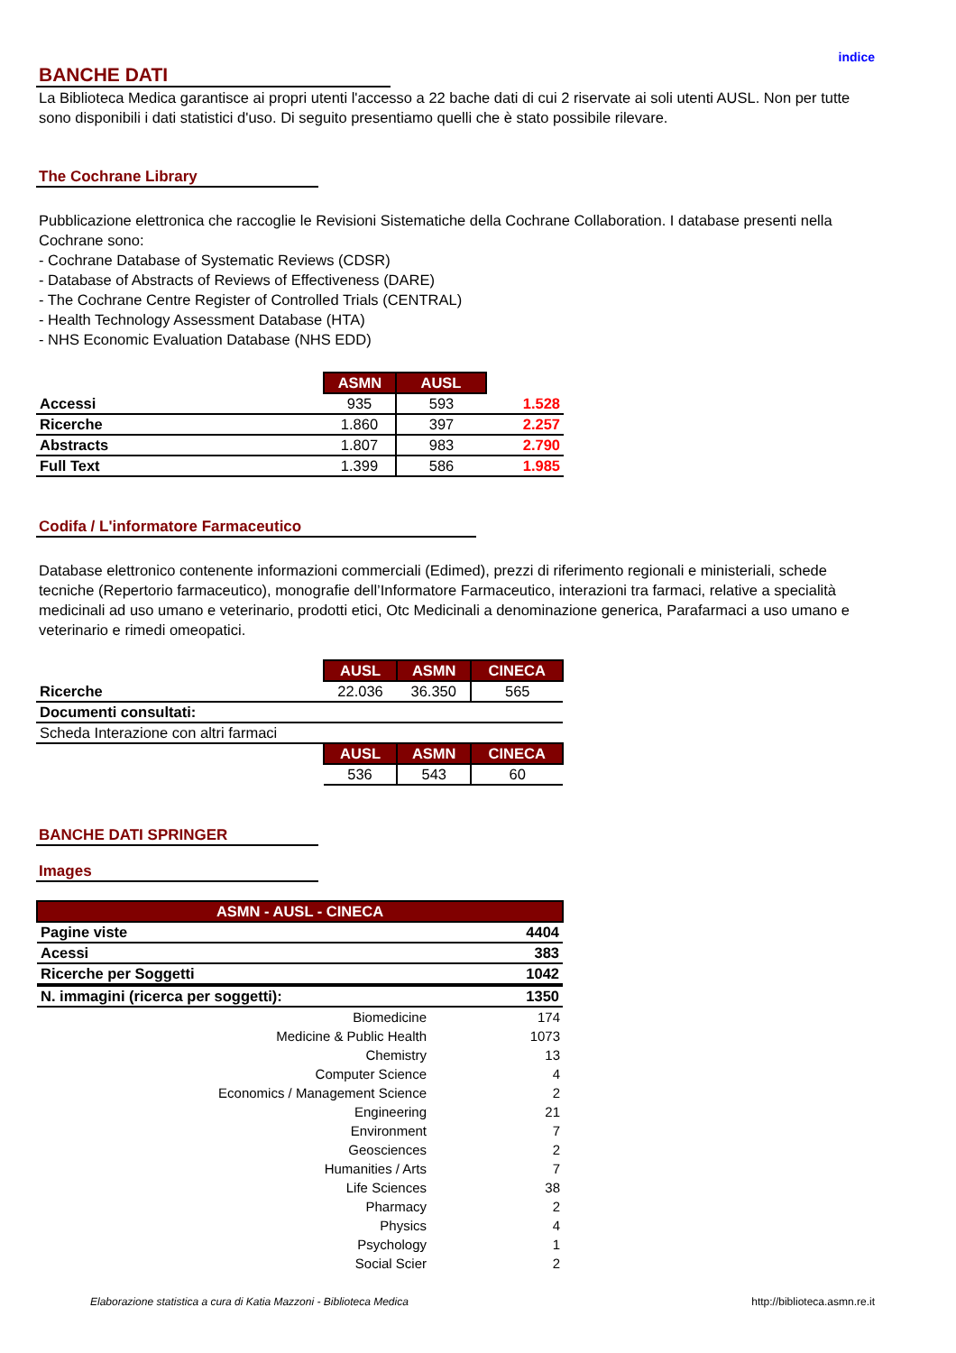indice
BANCHE DATI
La Biblioteca Medica garantisce ai propri utenti l'accesso a 22 bache dati di cui 2 riservate ai soli utenti AUSL. Non per tutte sono disponibili i dati statistici d'uso. Di seguito presentiamo quelli che è stato possibile rilevare.
The Cochrane Library
Pubblicazione elettronica che raccoglie le Revisioni Sistematiche della Cochrane Collaboration. I database presenti nella Cochrane sono:
- Cochrane Database of Systematic Reviews (CDSR)
- Database of Abstracts of Reviews of Effectiveness (DARE)
- The Cochrane Centre Register of Controlled Trials (CENTRAL)
- Health Technology Assessment Database (HTA)
- NHS Economic Evaluation Database (NHS EDD)
| | ASMN | AUSL | |
| Accessi | 935 | 593 | 1.528 |
| Ricerche | 1.860 | 397 | 2.257 |
| Abstracts | 1.807 | 983 | 2.790 |
| Full Text | 1.399 | 586 | 1.985 |
Codifa / L'informatore Farmaceutico
Database elettronico contenente informazioni commerciali (Edimed), prezzi di riferimento regionali e ministeriali, schede tecniche (Repertorio farmaceutico), monografie dell’Informatore Farmaceutico, interazioni tra farmaci, relative a specialità medicinali ad uso umano e veterinario, prodotti etici, Otc Medicinali a denominazione generica, Parafarmaci a uso umano e veterinario e rimedi omeopatici.
| | AUSL | ASMN | CINECA |
| Ricerche | 22.036 | 36.350 | 565 |
| Documenti consultati: | | | |
| Scheda Interazione con altri farmaci | | | |
| | AUSL | ASMN | CINECA |
| | 536 | 543 | 60 |
BANCHE DATI SPRINGER
Images
| ASMN - AUSL - CINECA | |
| --- | --- |
| Pagine viste | 4404 |
| Acessi | 383 |
| Ricerche per Soggetti | 1042 |
| N. immagini (ricerca per soggetti): | 1350 |
| Biomedicine | 174 |
| Medicine & Public Health | 1073 |
| Chemistry | 13 |
| Computer Science | 4 |
| Economics / Management Science | 2 |
| Engineering | 21 |
| Environment | 7 |
| Geosciences | 2 |
| Humanities / Arts | 7 |
| Life Sciences | 38 |
| Pharmacy | 2 |
| Physics | 4 |
| Psychology | 1 |
| Social Scier | 2 |
Elaborazione statistica a cura di Katia Mazzoni - Biblioteca Medica http://biblioteca.asmn.re.it